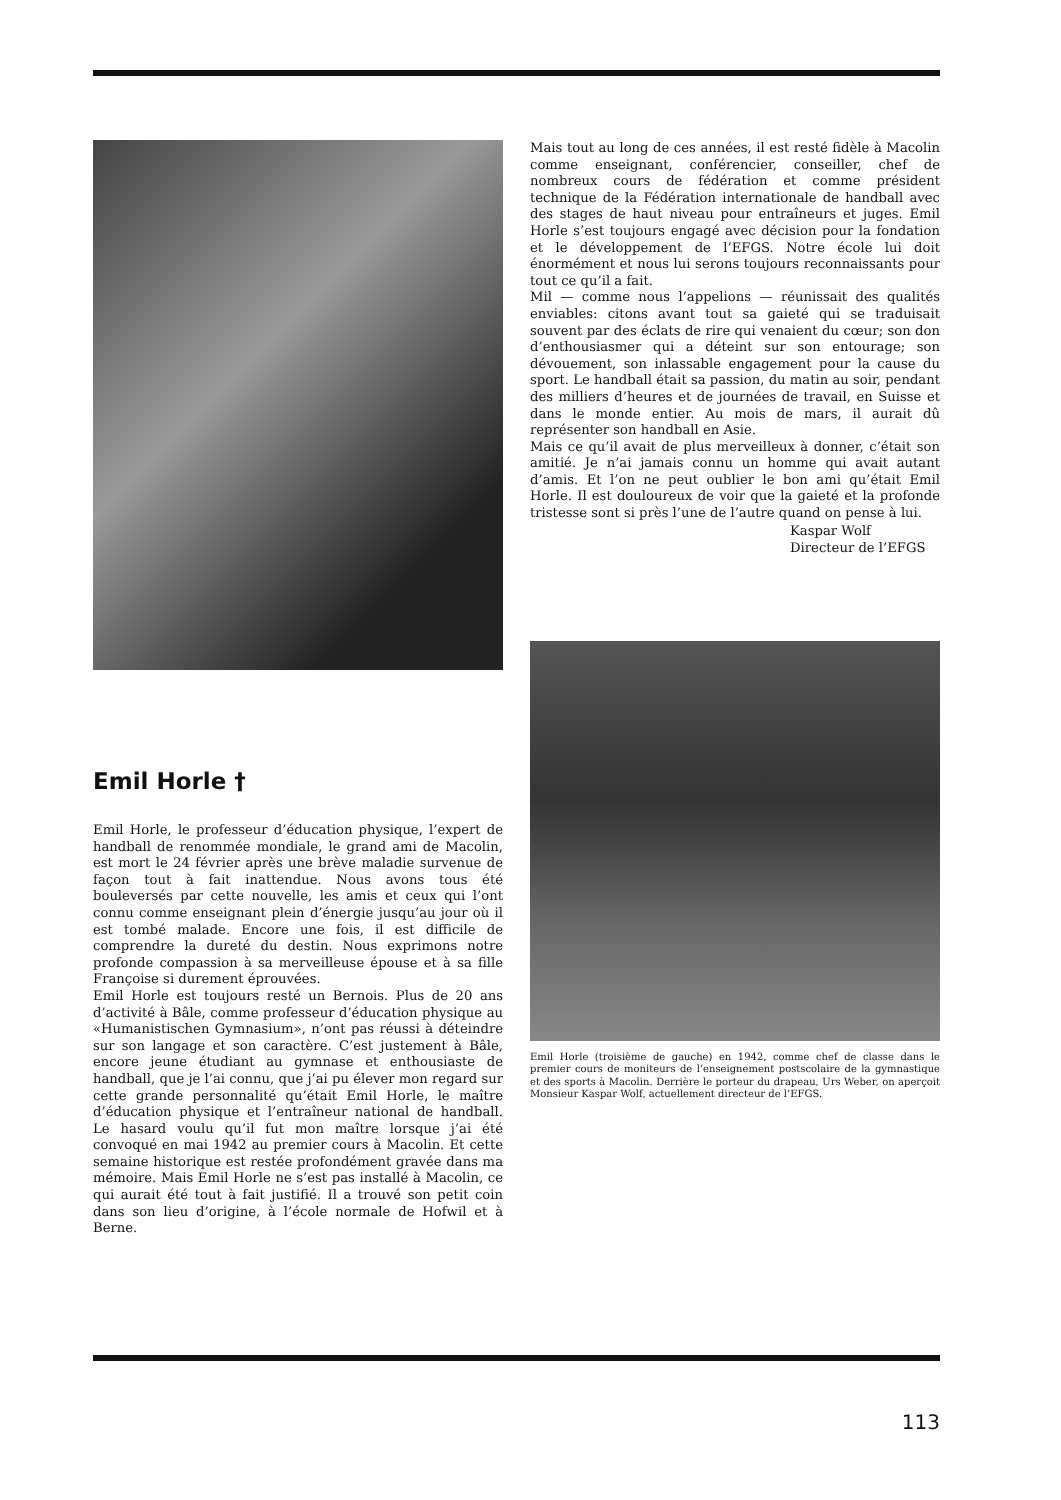Emil Horle †
Emil Horle, le professeur d’éducation physique, l’expert de handball de renommée mondiale, le grand ami de Macolin, est mort le 24 février après une brève maladie survenue de façon tout à fait inattendue. Nous avons tous été bouleversés par cette nouvelle, les amis et ceux qui l’ont connu comme enseignant plein d’énergie jusqu’au jour où il est tombé malade. Encore une fois, il est difficile de comprendre la dureté du destin. Nous exprimons notre profonde compassion à sa merveilleuse épouse et à sa fille Françoise si durement éprouvées.
Emil Horle est toujours resté un Bernois. Plus de 20 ans d’activité à Bâle, comme professeur d’éducation physique au «Humanistischen Gymnasium», n’ont pas réussi à déteindre sur son langage et son caractère. C’est justement à Bâle, encore jeune étudiant au gymnase et enthousiaste de handball, que je l’ai connu, que j’ai pu élever mon regard sur cette grande personnalité qu’était Emil Horle, le maître d’éducation physique et l’entraîneur national de handball. Le hasard voulu qu’il fut mon maître lorsque j’ai été convoqué en mai 1942 au premier cours à Macolin. Et cette semaine historique est restée profondément gravée dans ma mémoire. Mais Emil Horle ne s’est pas installé à Macolin, ce qui aurait été tout à fait justifié. Il a trouvé son petit coin dans son lieu d’origine, à l’école normale de Hofwil et à Berne.
Mais tout au long de ces années, il est resté fidèle à Macolin comme enseignant, conférencier, conseiller, chef de nombreux cours de fédération et comme président technique de la Fédération internationale de handball avec des stages de haut niveau pour entraîneurs et juges. Emil Horle s’est toujours engagé avec décision pour la fondation et le développement de l’EFGS. Notre école lui doit énormément et nous lui serons toujours reconnaissants pour tout ce qu’il a fait.
Mil — comme nous l’appelions — réunissait des qualités enviables: citons avant tout sa gaieté qui se traduisait souvent par des éclats de rire qui venaient du cœur; son don d’enthousiasmer qui a déteint sur son entourage; son dévouement, son inlassable engagement pour la cause du sport. Le handball était sa passion, du matin au soir, pendant des milliers d’heures et de journées de travail, en Suisse et dans le monde entier. Au mois de mars, il aurait dû représenter son handball en Asie.
Mais ce qu’il avait de plus merveilleux à donner, c’était son amitié. Je n’ai jamais connu un homme qui avait autant d’amis. Et l’on ne peut oublier le bon ami qu’était Emil Horle. Il est douloureux de voir que la gaieté et la profonde tristesse sont si près l’une de l’autre quand on pense à lui.
Kaspar Wolf
Directeur de l’EFGS
Emil Horle (troisième de gauche) en 1942, comme chef de classe dans le premier cours de moniteurs de l’enseignement postscolaire de la gymnastique et des sports à Macolin. Derrière le porteur du drapeau, Urs Weber, on aperçoit Monsieur Kaspar Wolf, actuellement directeur de l’EFGS.
113